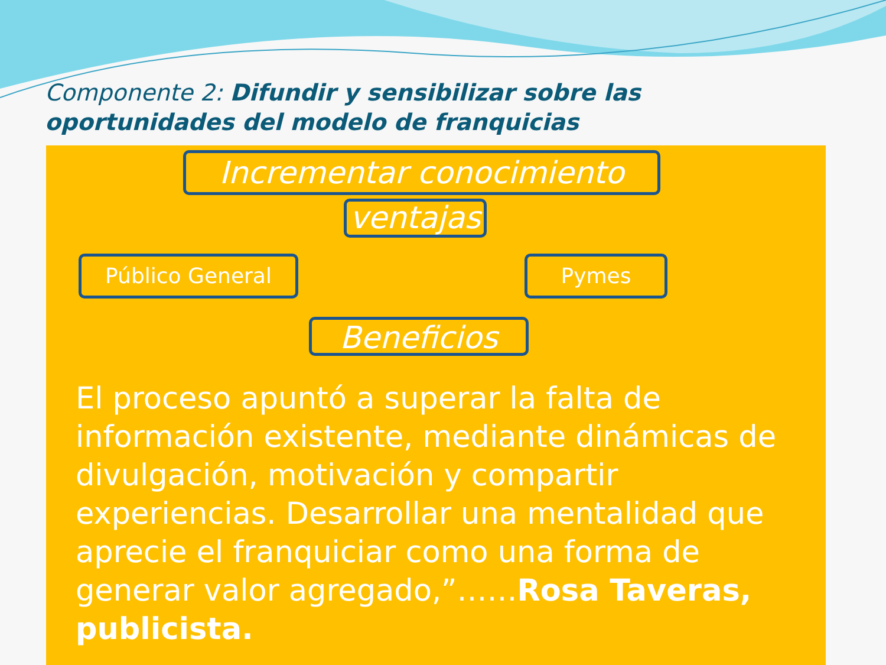Componente 2: Difundir y sensibilizar sobre las oportunidades del modelo de franquicias
Incrementar conocimiento
ventajas
Público General Pymes
Beneficios
El proceso apuntó a superar la falta de información existente, mediante dinámicas de divulgación, motivación y compartir experiencias. Desarrollar una mentalidad que aprecie el franquiciar como una forma de generar valor agregado,”……Rosa Taveras, publicista.